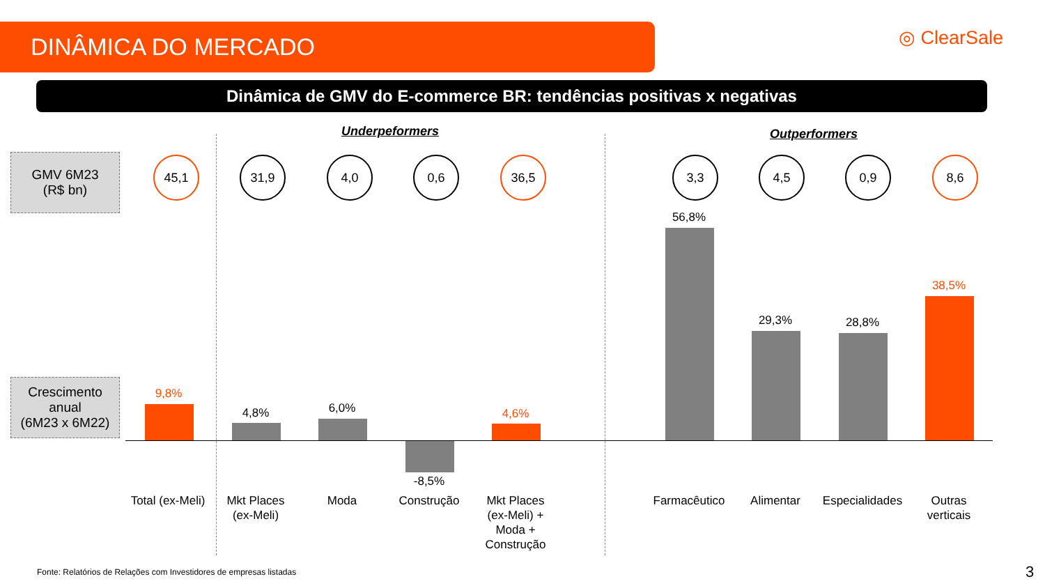DINÂMICA DO MERCADO ◎ ClearSale
Dinâmica de GMV do E-commerce BR: tendências positivas x negativas
Underpeformers Outperformers
GMV 6M23
(R$ bn)
45,1 31,9 4,0 0,6 36,5 3,3 4,5 0,9 8,6
Crescimento anual
(6M23 x 6M22)
9,8%
4,8% 6,0%
-8,5%
4,6%
56,8%
29,3% 28,8%
38,5%
Total (ex-Meli)
Mkt Places
(ex-Meli)
Moda Construção
Mkt Places
(ex-Meli) +
Moda +
Construção
Farmacêutico Alimentar
Especialidades
Outras
verticais
Fonte: Relatórios de Relações com Investidores de empresas listadas
3